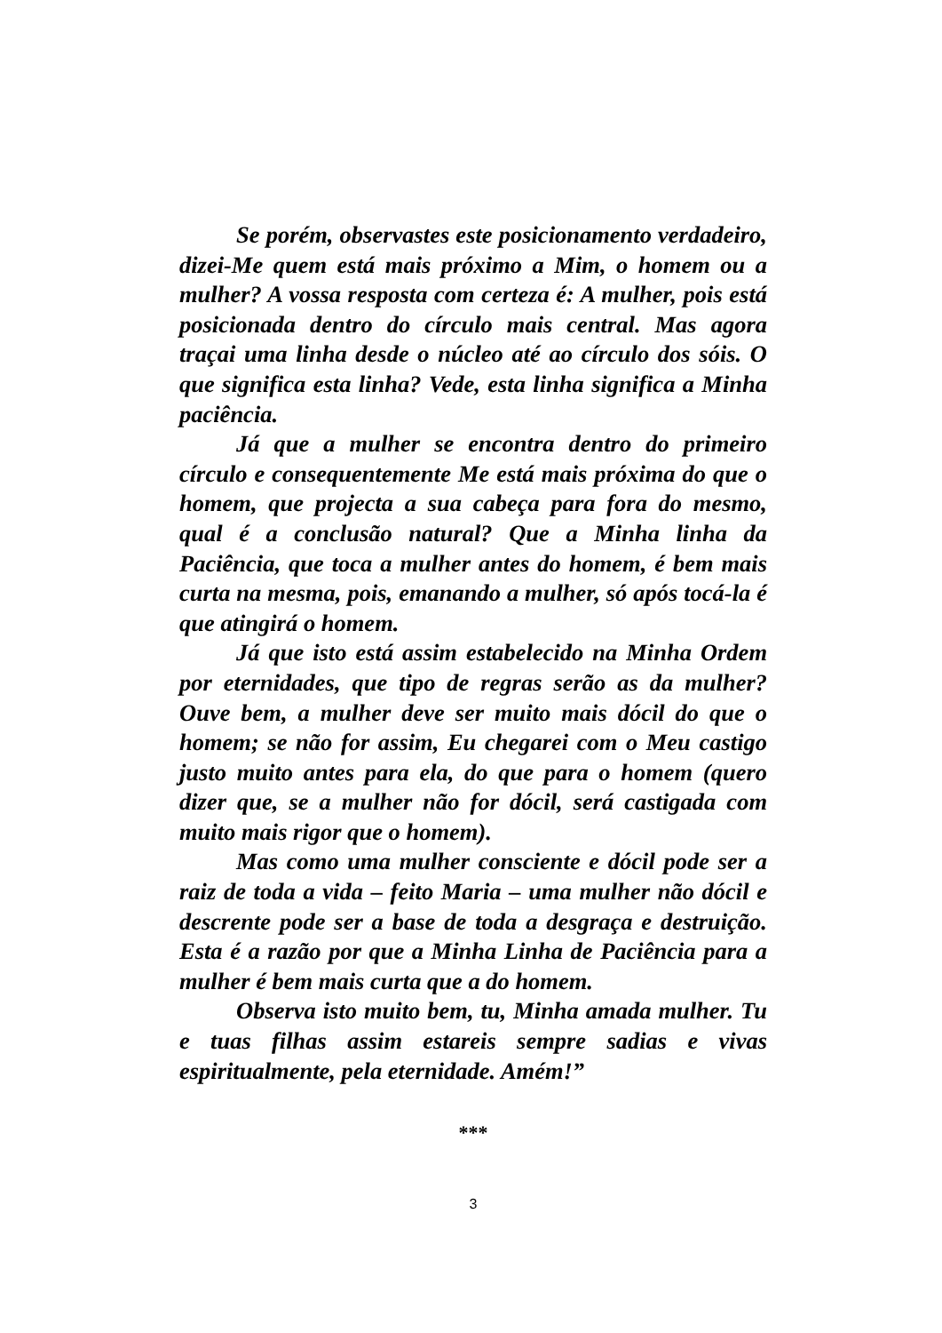Se porém, observastes este posicionamento verdadeiro, dizei-Me quem está mais próximo a Mim, o homem ou a mulher? A vossa resposta com certeza é: A mulher, pois está posicionada dentro do círculo mais central. Mas agora traçai uma linha desde o núcleo até ao círculo dos sóis. O que significa esta linha? Vede, esta linha significa a Minha paciência.
Já que a mulher se encontra dentro do primeiro círculo e consequentemente Me está mais próxima do que o homem, que projecta a sua cabeça para fora do mesmo, qual é a conclusão natural? Que a Minha linha da Paciência, que toca a mulher antes do homem, é bem mais curta na mesma, pois, emanando a mulher, só após tocá-la é que atingirá o homem.
Já que isto está assim estabelecido na Minha Ordem por eternidades, que tipo de regras serão as da mulher? Ouve bem, a mulher deve ser muito mais dócil do que o homem; se não for assim, Eu chegarei com o Meu castigo justo muito antes para ela, do que para o homem (quero dizer que, se a mulher não for dócil, será castigada com muito mais rigor que o homem).
Mas como uma mulher consciente e dócil pode ser a raiz de toda a vida – feito Maria – uma mulher não dócil e descrente pode ser a base de toda a desgraça e destruição. Esta é a razão por que a Minha Linha de Paciência para a mulher é bem mais curta que a do homem.
Observa isto muito bem, tu, Minha amada mulher. Tu e tuas filhas assim estareis sempre sadias e vivas espiritualmente, pela eternidade. Amém!”
***
3